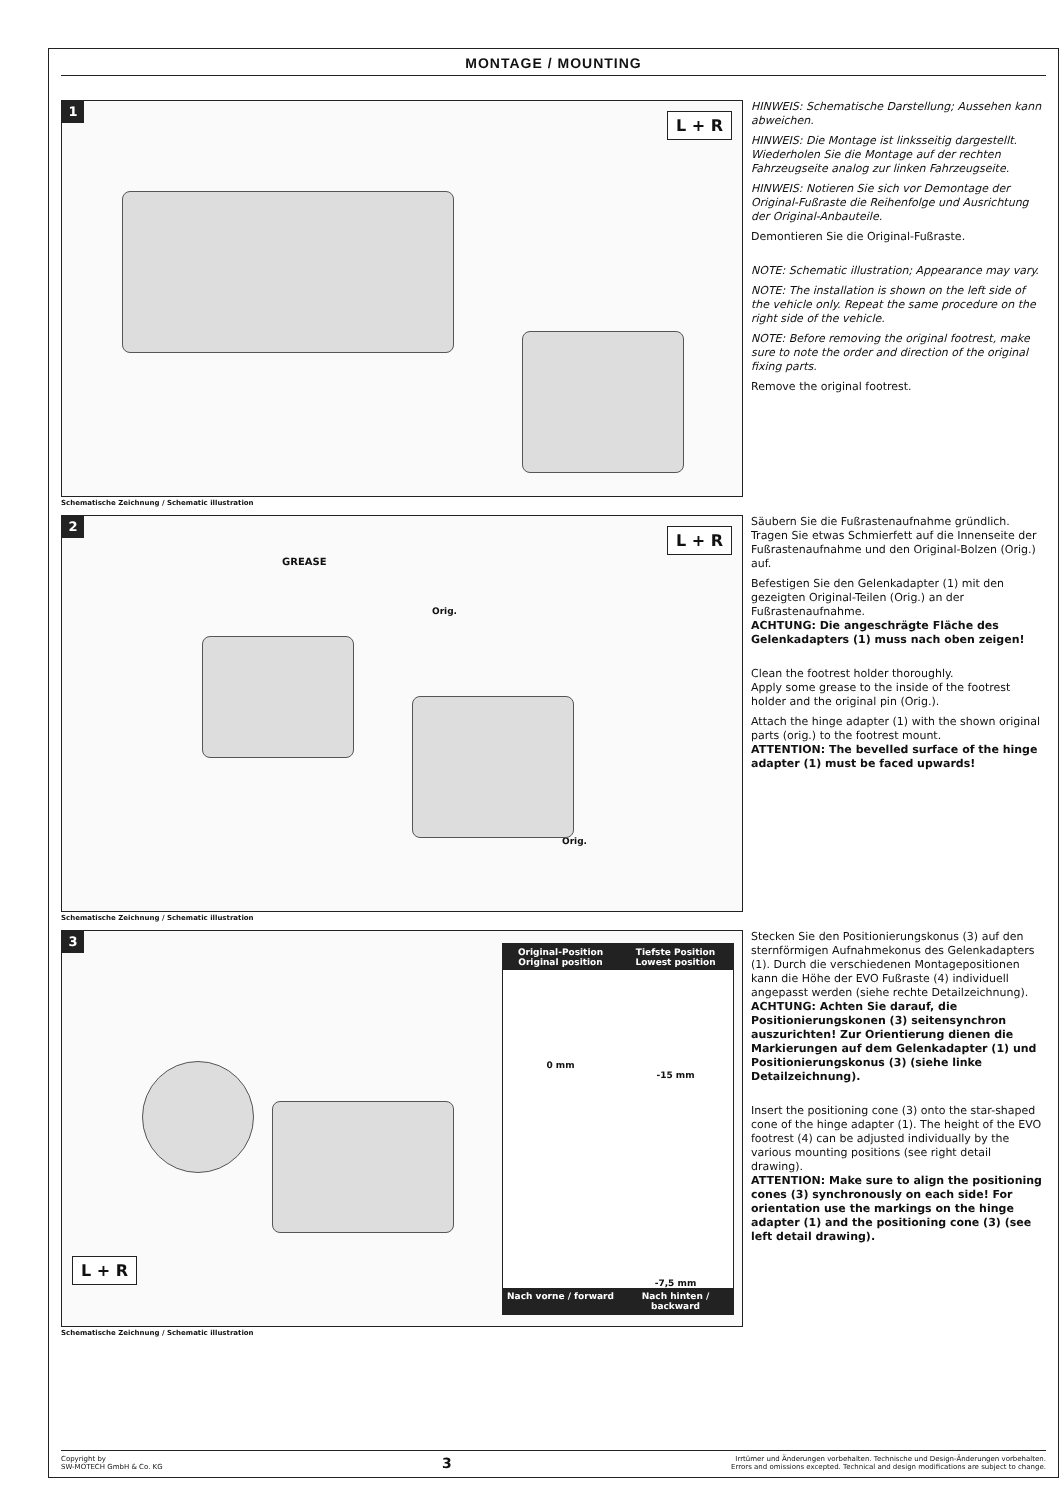MONTAGE / MOUNTING
1
L + R
Schematische Zeichnung / Schematic illustration
HINWEIS: Schematische Darstellung; Aussehen kann abweichen.
HINWEIS: Die Montage ist linksseitig dargestellt. Wiederholen Sie die Montage auf der rechten Fahrzeug­seite analog zur linken Fahrzeugseite.
HINWEIS: Notieren Sie sich vor Demontage der Original-Fußraste die Reihenfolge und Ausrichtung der Original-Anbauteile.
Demontieren Sie die Original-Fuß­raste.
NOTE: Schematic illustration; Appearance may vary.
NOTE: The installation is shown on the left side of the vehicle only. Repeat the same procedure on the right side of the vehicle.
NOTE: Before removing the original footrest, make sure to note the order and direction of the original fixing parts.
Remove the original footrest.
2
GREASE
Orig.
Orig.
L + R
Schematische Zeichnung / Schematic illustration
Säubern Sie die Fußrastenaufnah­me gründlich.
Tragen Sie etwas Schmierfett auf die Innenseite der Fußrastenauf­nahme und den Original-Bolzen (Orig.) auf.
Befestigen Sie den Gelenkadapter (1) mit den gezeigten Original-Tei­len (Orig.) an der Fußrastenaufnah­me.
ACHTUNG: Die angeschrägte Fläche des Gelenkadapters (1) muss nach oben zeigen!
Clean the footrest holder thoroughly.
Apply some grease to the inside of the footrest holder and the original pin (Orig.).
Attach the hinge adapter (1) with the shown original parts (orig.) to the footrest mount.
ATTENTION: The bevelled surface of the hinge adapter (1) must be faced upwards!
3
L + R
Original-Position
Original position
Tiefste Position
Lowest position
0 mm
-15 mm
-7,5 mm
Nach vorne / forward
Nach hinten / backward
Schematische Zeichnung / Schematic illustration
Stecken Sie den Positionierungsko­nus (3) auf den sternförmigen Aufnahmekonus des Gelenkad­apters (1). Durch die verschiedenen Montagepositionen kann die Höhe der EVO Fußraste (4) individuell angepasst werden (siehe rechte Detailzeichnung).
ACHTUNG: Achten Sie darauf, die Positionierungskonen (3) seitensynchron auszurichten! Zur Orientierung dienen die Markie­rungen auf dem Gelenkadapter (1) und Positionierungskonus (3) (siehe linke Detailzeichnung).
Insert the positioning cone (3) onto the star-shaped cone of the hinge adapter (1). The height of the EVO footrest (4) can be adjusted individually by the various mounting positions (see right detail drawing).
ATTENTION: Make sure to align the positioning cones (3) synchronous­ly on each side! For orientation use the markings on the hinge adapter (1) and the positioning cone (3) (see left detail drawing).
Copyright by
SW-MOTECH GmbH & Co. KG
3
Irrtümer und Änderungen vorbehalten. Technische und Design-Änderungen vorbehalten.
Errors and omissions excepted. Technical and design modifications are subject to change.